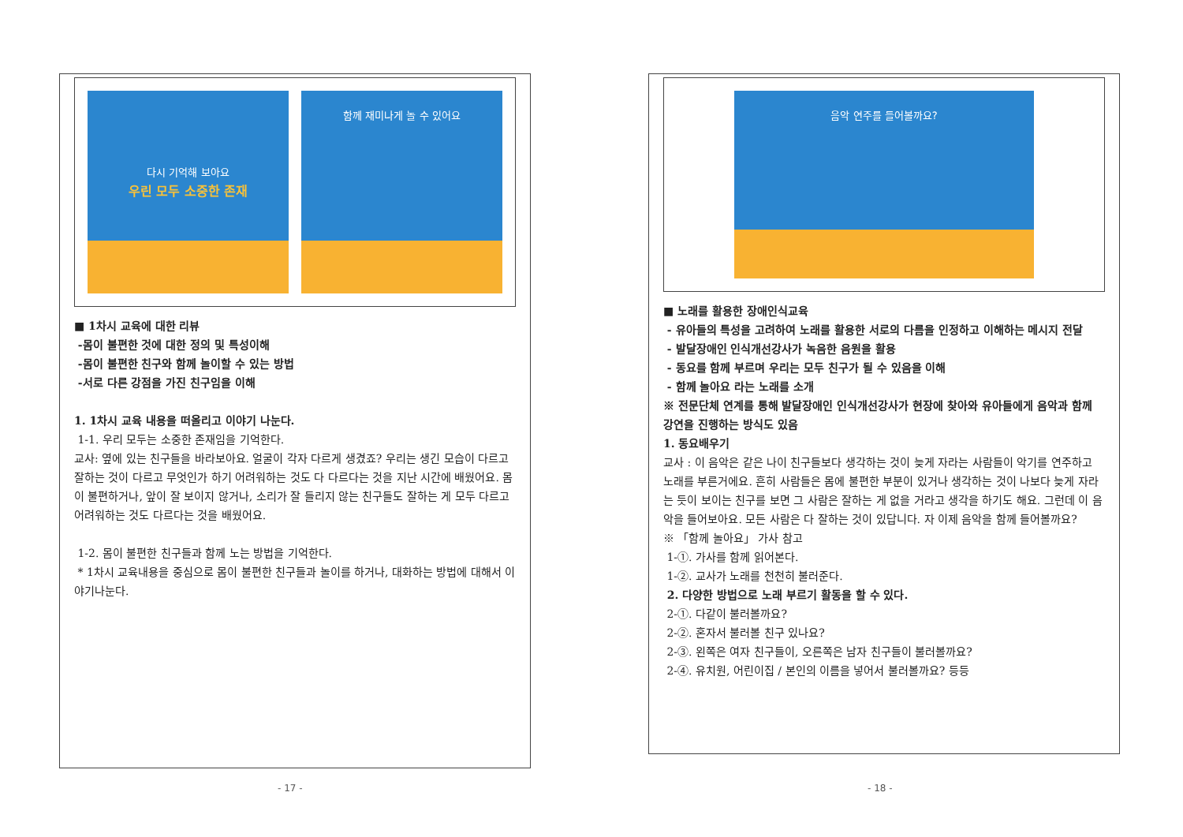다시 기억해 보아요
우린 모두 소중한 존재
함께 재미나게 놀 수 있어요
■ 1차시 교육에 대한 리뷰
-몸이 불편한 것에 대한 정의 및 특성이해
-몸이 불편한 친구와 함께 놀이할 수 있는 방법
-서로 다른 강점을 가진 친구임을 이해
1. 1차시 교육 내용을 떠올리고 이야기 나눈다.
1-1. 우리 모두는 소중한 존재임을 기억한다.
교사: 옆에 있는 친구들을 바라보아요. 얼굴이 각자 다르게 생겼죠? 우리는 생긴 모습이 다르고 잘하는 것이 다르고 무엇인가 하기 어려워하는 것도 다 다르다는 것을 지난 시간에 배웠어요. 몸이 불편하거나, 앞이 잘 보이지 않거나, 소리가 잘 들리지 않는 친구들도 잘하는 게 모두 다르고 어려워하는 것도 다르다는 것을 배웠어요.
1-2. 몸이 불편한 친구들과 함께 노는 방법을 기억한다.
* 1차시 교육내용을 중심으로 몸이 불편한 친구들과 놀이를 하거나, 대화하는 방법에 대해서 이야기나눈다.
음악 연주를 들어볼까요?
■ 노래를 활용한 장애인식교육
- 유아들의 특성을 고려하여 노래를 활용한 서로의 다름을 인정하고 이해하는 메시지 전달
- 발달장애인 인식개선강사가 녹음한 음원을 활용
- 동요를 함께 부르며 우리는 모두 친구가 될 수 있음을 이해
- 함께 놀아요 라는 노래를 소개
※ 전문단체 연계를 통해 발달장애인 인식개선강사가 현장에 찾아와 유아들에게 음악과 함께 강연을 진행하는 방식도 있음
1. 동요배우기
교사 : 이 음악은 같은 나이 친구들보다 생각하는 것이 늦게 자라는 사람들이 악기를 연주하고 노래를 부른거에요. 흔히 사람들은 몸에 불편한 부분이 있거나 생각하는 것이 나보다 늦게 자라는 듯이 보이는 친구를 보면 그 사람은 잘하는 게 없을 거라고 생각을 하기도 해요. 그런데 이 음악을 들어보아요. 모든 사람은 다 잘하는 것이 있답니다. 자 이제 음악을 함께 들어볼까요?
※ 「함께 놀아요」 가사 참고
1-①. 가사를 함께 읽어본다.
1-②. 교사가 노래를 천천히 불러준다.
2. 다양한 방법으로 노래 부르기 활동을 할 수 있다.
2-①. 다같이 불러볼까요?
2-②. 혼자서 불러볼 친구 있나요?
2-③. 왼쪽은 여자 친구들이, 오른쪽은 남자 친구들이 불러볼까요?
2-④. 유치원, 어린이집 / 본인의 이름을 넣어서 불러볼까요? 등등
- 17 - - 18 -